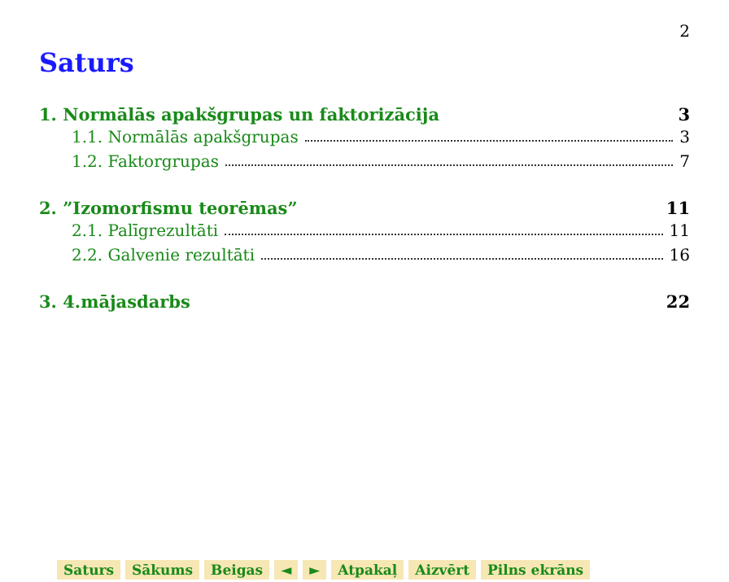2
Saturs
1. Normālās apakšgrupas un faktorizācija 3
1.1. Normālās apakšgrupas 3
1.2. Faktorgrupas 7
2. ”Izomorfismu teorēmas” 11
2.1. Palīgrezultāti 11
2.2. Galvenie rezultāti 16
3. 4.mājasdarbs 22
Saturs Sākums Beigas ◄ ► Atpakaļ Aizvērt Pilns ekrāns